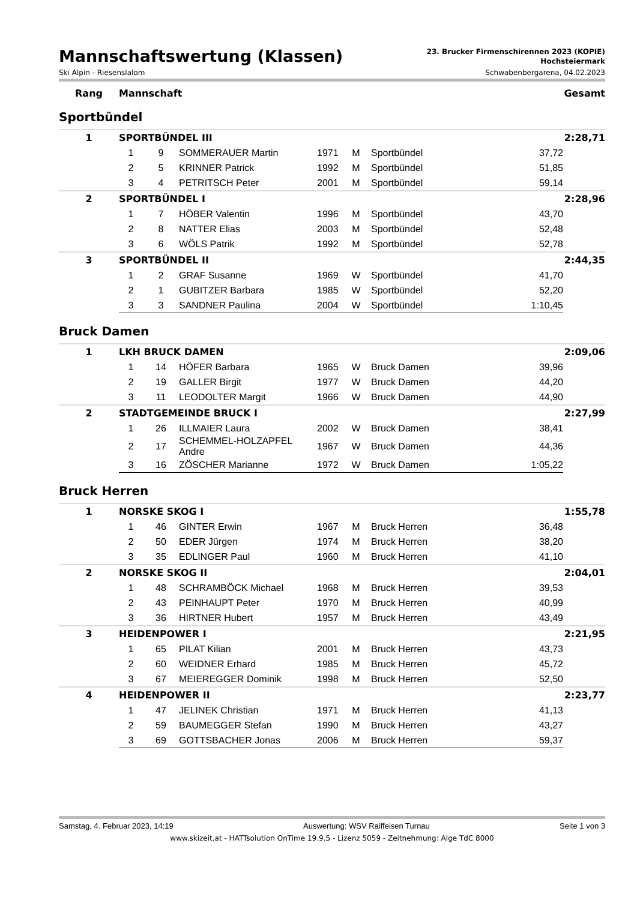Mannschaftswertung (Klassen)
23. Brucker Firmenschirennen 2023 (KOPIE)
Hochsteiermark
Ski Alpin - Riesenslalom Schwabenbergarena, 04.02.2023
Rang Mannschaft Gesamt
Sportbündel
| 1 | SPORTBÜNDEL III | | | | | | | 2:28,71 |
| | 1 | 9 | SOMMERAUER Martin | 1971 | M | Sportbündel | 37,72 | |
| | 2 | 5 | KRINNER Patrick | 1992 | M | Sportbündel | 51,85 | |
| | 3 | 4 | PETRITSCH Peter | 2001 | M | Sportbündel | 59,14 | |
| 2 | SPORTBÜNDEL I | | | | | | | 2:28,96 |
| | 1 | 7 | HÖBER Valentin | 1996 | M | Sportbündel | 43,70 | |
| | 2 | 8 | NATTER Elias | 2003 | M | Sportbündel | 52,48 | |
| | 3 | 6 | WÖLS Patrik | 1992 | M | Sportbündel | 52,78 | |
| 3 | SPORTBÜNDEL II | | | | | | | 2:44,35 |
| | 1 | 2 | GRAF Susanne | 1969 | W | Sportbündel | 41,70 | |
| | 2 | 1 | GUBITZER Barbara | 1985 | W | Sportbündel | 52,20 | |
| | 3 | 3 | SANDNER Paulina | 2004 | W | Sportbündel | 1:10,45 | |
Bruck Damen
| 1 | LKH BRUCK DAMEN | | | | | | | 2:09,06 |
| | 1 | 14 | HÖFER Barbara | 1965 | W | Bruck Damen | 39,96 | |
| | 2 | 19 | GALLER Birgit | 1977 | W | Bruck Damen | 44,20 | |
| | 3 | 11 | LEODOLTER Margit | 1966 | W | Bruck Damen | 44,90 | |
| 2 | STADTGEMEINDE BRUCK I | | | | | | | 2:27,99 |
| | 1 | 26 | ILLMAIER Laura | 2002 | W | Bruck Damen | 38,41 | |
| | 2 | 17 | SCHEMMEL-HOLZAPFEL Andre | 1967 | W | Bruck Damen | 44,36 | |
| | 3 | 16 | ZÖSCHER Marianne | 1972 | W | Bruck Damen | 1:05,22 | |
Bruck Herren
| 1 | NORSKE SKOG I | | | | | | | 1:55,78 |
| | 1 | 46 | GINTER Erwin | 1967 | M | Bruck Herren | 36,48 | |
| | 2 | 50 | EDER Jürgen | 1974 | M | Bruck Herren | 38,20 | |
| | 3 | 35 | EDLINGER Paul | 1960 | M | Bruck Herren | 41,10 | |
| 2 | NORSKE SKOG II | | | | | | | 2:04,01 |
| | 1 | 48 | SCHRAMBÖCK Michael | 1968 | M | Bruck Herren | 39,53 | |
| | 2 | 43 | PEINHAUPT Peter | 1970 | M | Bruck Herren | 40,99 | |
| | 3 | 36 | HIRTNER Hubert | 1957 | M | Bruck Herren | 43,49 | |
| 3 | HEIDENPOWER I | | | | | | | 2:21,95 |
| | 1 | 65 | PILAT Kilian | 2001 | M | Bruck Herren | 43,73 | |
| | 2 | 60 | WEIDNER Erhard | 1985 | M | Bruck Herren | 45,72 | |
| | 3 | 67 | MEIEREGGER Dominik | 1998 | M | Bruck Herren | 52,50 | |
| 4 | HEIDENPOWER II | | | | | | | 2:23,77 |
| | 1 | 47 | JELINEK Christian | 1971 | M | Bruck Herren | 41,13 | |
| | 2 | 59 | BAUMEGGER Stefan | 1990 | M | Bruck Herren | 43,27 | |
| | 3 | 69 | GOTTSBACHER Jonas | 2006 | M | Bruck Herren | 59,37 | |
Samstag, 4. Februar 2023, 14:19 Auswertung: WSV Raiffeisen Turnau Seite 1 von 3
www.skizeit.at - HATTsolution OnTime 19.9.5 - Lizenz 5059 - Zeitnehmung: Alge TdC 8000